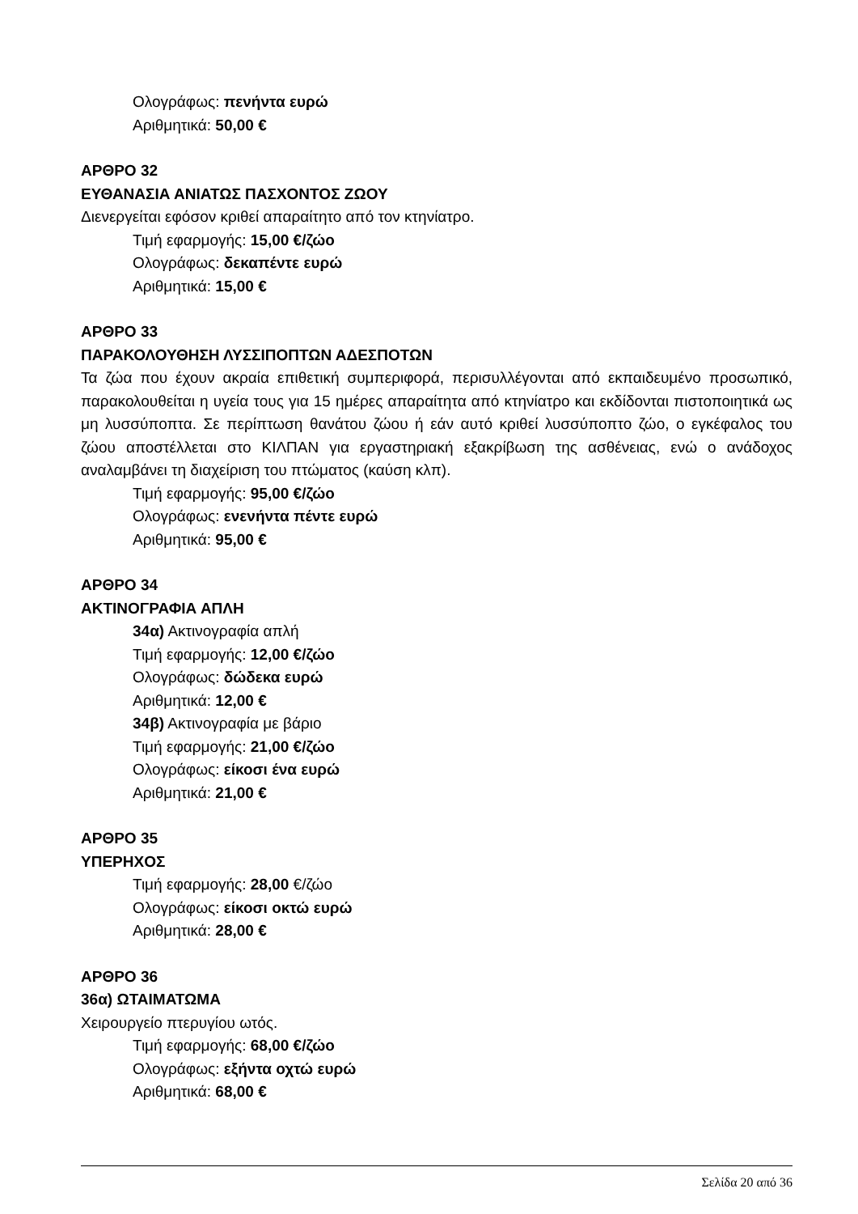Ολογράφως: πενήντα ευρώ
Αριθμητικά: 50,00 €
ΑΡΘΡΟ 32
ΕΥΘΑΝΑΣΙΑ ΑΝΙΑΤΩΣ ΠΑΣΧΟΝΤΟΣ ΖΩΟΥ
Διενεργείται εφόσον κριθεί απαραίτητο από τον κτηνίατρο.
Τιμή εφαρμογής: 15,00 €/ζώο
Ολογράφως: δεκαπέντε ευρώ
Αριθμητικά: 15,00 €
ΑΡΘΡΟ 33
ΠΑΡΑΚΟΛΟΥΘΗΣΗ ΛΥΣΣΙΠΟΠΤΩΝ ΑΔΕΣΠΟΤΩΝ
Τα ζώα που έχουν ακραία επιθετική συμπεριφορά, περισυλλέγονται από εκπαιδευμένο προσωπικό, παρακολουθείται η υγεία τους για 15 ημέρες απαραίτητα από κτηνίατρο και εκδίδονται πιστοποιητικά ως μη λυσσύποπτα. Σε περίπτωση θανάτου ζώου ή εάν αυτό κριθεί λυσσύποπτο ζώο, ο εγκέφαλος του ζώου αποστέλλεται στο ΚΙΛΠΑΝ για εργαστηριακή εξακρίβωση της ασθένειας, ενώ ο ανάδοχος αναλαμβάνει τη διαχείριση του πτώματος (καύση κλπ).
Τιμή εφαρμογής: 95,00 €/ζώο
Ολογράφως: ενενήντα πέντε ευρώ
Αριθμητικά: 95,00 €
ΑΡΘΡΟ 34
ΑΚΤΙΝΟΓΡΑΦΙΑ ΑΠΛΗ
34α) Ακτινογραφία απλή
Τιμή εφαρμογής: 12,00 €/ζώο
Ολογράφως: δώδεκα ευρώ
Αριθμητικά: 12,00 €
34β) Ακτινογραφία με βάριο
Τιμή εφαρμογής: 21,00 €/ζώο
Ολογράφως: είκοσι ένα ευρώ
Αριθμητικά: 21,00 €
ΑΡΘΡΟ 35
ΥΠΕΡΗΧΟΣ
Τιμή εφαρμογής: 28,00 €/ζώο
Ολογράφως: είκοσι οκτώ ευρώ
Αριθμητικά: 28,00 €
ΑΡΘΡΟ 36
36α) ΩΤΑΙΜΑΤΩΜΑ
Χειρουργείο πτερυγίου ωτός.
Τιμή εφαρμογής: 68,00 €/ζώο
Ολογράφως: εξήντα οχτώ ευρώ
Αριθμητικά: 68,00 €
Σελίδα 20 από 36